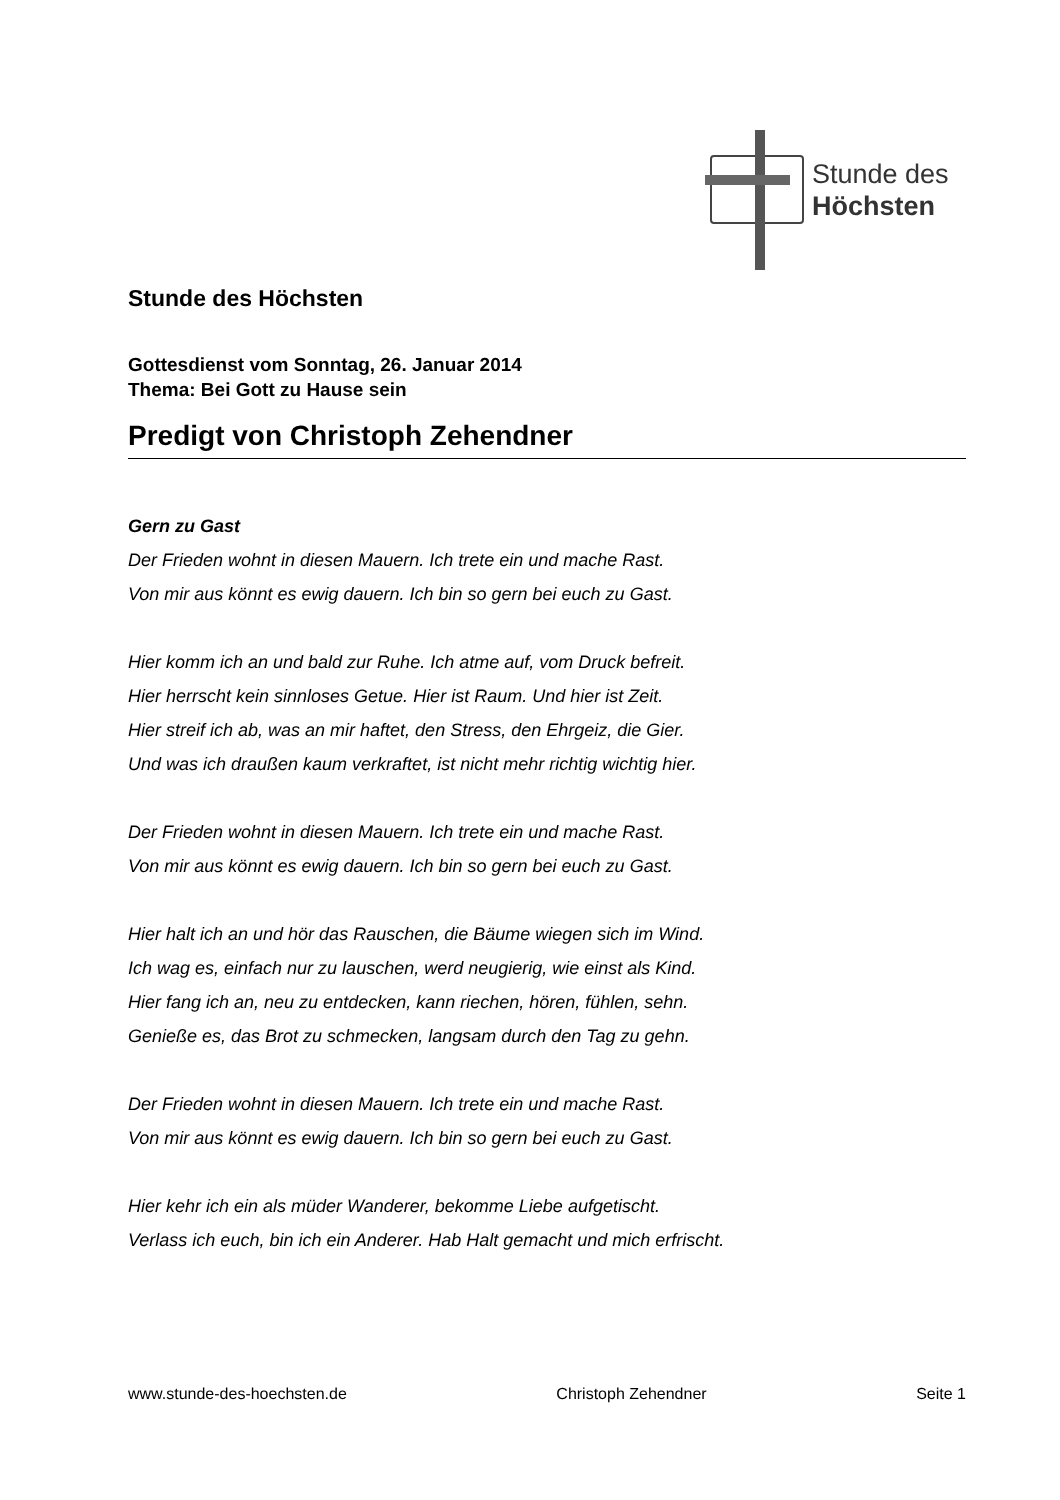Stunde des
Höchsten
Stunde des Höchsten
Gottesdienst vom Sonntag, 26. Januar 2014
Thema: Bei Gott zu Hause sein
Predigt von Christoph Zehendner
Gern zu Gast
Der Frieden wohnt in diesen Mauern. Ich trete ein und mache Rast.
Von mir aus könnt es ewig dauern. Ich bin so gern bei euch zu Gast.
Hier komm ich an und bald zur Ruhe. Ich atme auf, vom Druck befreit.
Hier herrscht kein sinnloses Getue. Hier ist Raum. Und hier ist Zeit.
Hier streif ich ab, was an mir haftet, den Stress, den Ehrgeiz, die Gier.
Und was ich draußen kaum verkraftet, ist nicht mehr richtig wichtig hier.
Der Frieden wohnt in diesen Mauern. Ich trete ein und mache Rast.
Von mir aus könnt es ewig dauern. Ich bin so gern bei euch zu Gast.
Hier halt ich an und hör das Rauschen, die Bäume wiegen sich im Wind.
Ich wag es, einfach nur zu lauschen, werd neugierig, wie einst als Kind.
Hier fang ich an, neu zu entdecken, kann riechen, hören, fühlen, sehn.
Genieße es, das Brot zu schmecken, langsam durch den Tag zu gehn.
Der Frieden wohnt in diesen Mauern. Ich trete ein und mache Rast.
Von mir aus könnt es ewig dauern. Ich bin so gern bei euch zu Gast.
Hier kehr ich ein als müder Wanderer, bekomme Liebe aufgetischt.
Verlass ich euch, bin ich ein Anderer. Hab Halt gemacht und mich erfrischt.
www.stunde-des-hoechsten.de Christoph Zehendner Seite 1